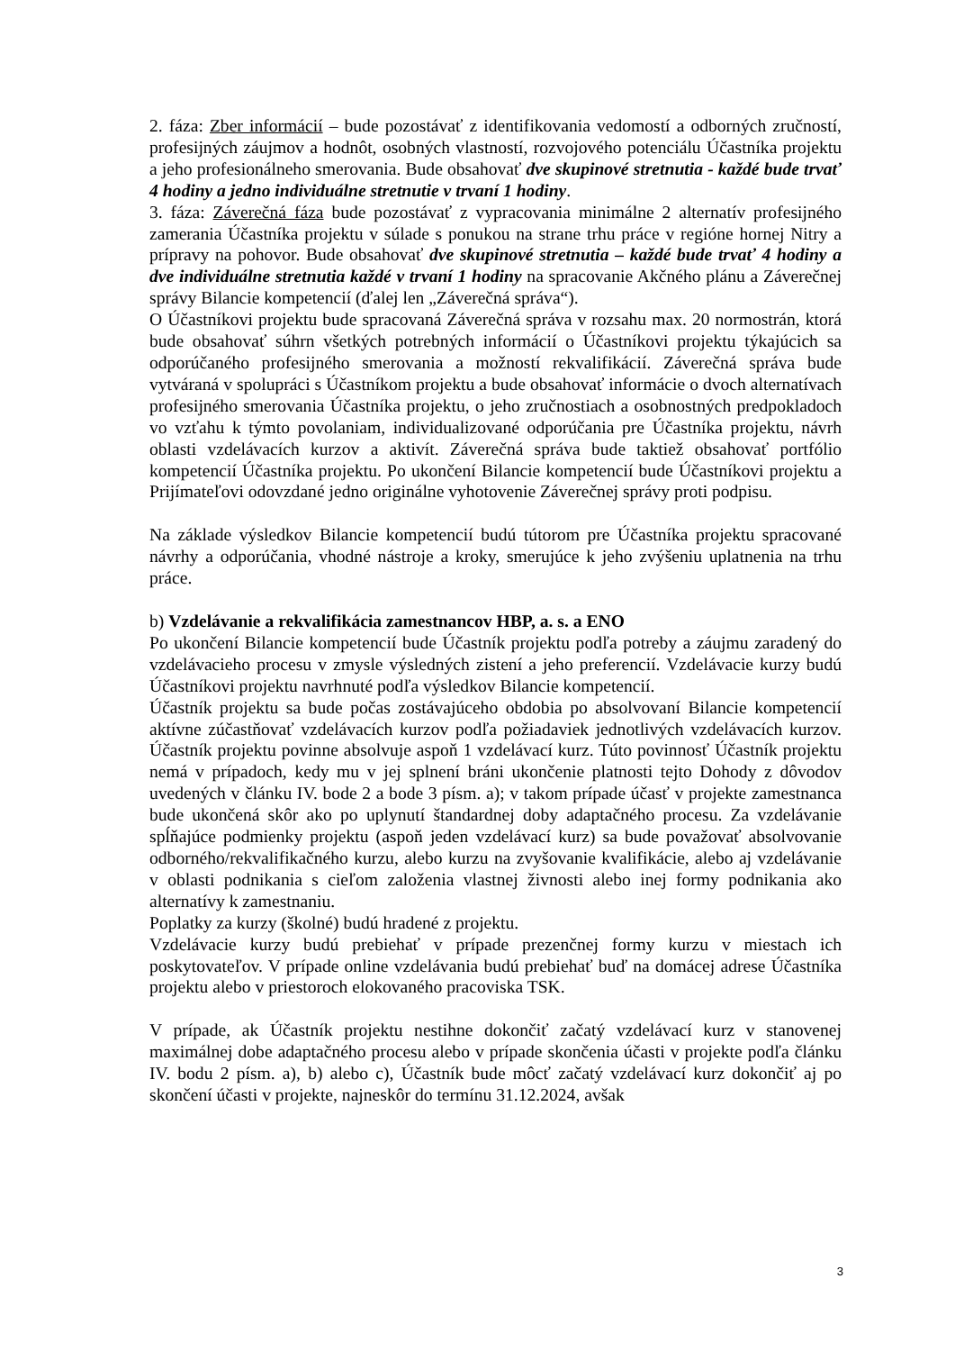2. fáza: Zber informácií – bude pozostávať z identifikovania vedomostí a odborných zručností, profesijných záujmov a hodnôt, osobných vlastností, rozvojového potenciálu Účastníka projektu a jeho profesionálneho smerovania. Bude obsahovať dve skupinové stretnutia - každé bude trvať 4 hodiny a jedno individuálne stretnutie v trvaní 1 hodiny.
3. fáza: Záverečná fáza bude pozostávať z vypracovania minimálne 2 alternatív profesijného zamerania Účastníka projektu v súlade s ponukou na strane trhu práce v regióne hornej Nitry a prípravy na pohovor. Bude obsahovať dve skupinové stretnutia – každé bude trvať 4 hodiny a dve individuálne stretnutia každé v trvaní 1 hodiny na spracovanie Akčného plánu a Záverečnej správy Bilancie kompetencií (ďalej len „Záverečná správa“).
O Účastníkovi projektu bude spracovaná Záverečná správa v rozsahu max. 20 normostrán, ktorá bude obsahovať súhrn všetkých potrebných informácií o Účastníkovi projektu týkajúcich sa odporúčaného profesijného smerovania a možností rekvalifikácií. Záverečná správa bude vytváraná v spolupráci s Účastníkom projektu a bude obsahovať informácie o dvoch alternatívach profesijného smerovania Účastníka projektu, o jeho zručnostiach a osobnostných predpokladoch vo vzťahu k týmto povolaniam, individualizované odporúčania pre Účastníka projektu, návrh oblasti vzdelávacích kurzov a aktivít. Záverečná správa bude taktiež obsahovať portfólio kompetencií Účastníka projektu. Po ukončení Bilancie kompetencií bude Účastníkovi projektu a Prijímateľovi odovzdané jedno originálne vyhotovenie Záverečnej správy proti podpisu.
Na základe výsledkov Bilancie kompetencií budú tútorom pre Účastníka projektu spracované návrhy a odporúčania, vhodné nástroje a kroky, smerujúce k jeho zvýšeniu uplatnenia na trhu práce.
b) Vzdelávanie a rekvalifikácia zamestnancov HBP, a. s. a ENO
Po ukončení Bilancie kompetencií bude Účastník projektu podľa potreby a záujmu zaradený do vzdelávacieho procesu v zmysle výsledných zistení a jeho preferencií. Vzdelávacie kurzy budú Účastníkovi projektu navrhnuté podľa výsledkov Bilancie kompetencií.
Účastník projektu sa bude počas zostávajúceho obdobia po absolvovaní Bilancie kompetencií aktívne zúčastňovať vzdelávacích kurzov podľa požiadaviek jednotlivých vzdelávacích kurzov. Účastník projektu povinne absolvuje aspoň 1 vzdelávací kurz. Túto povinnosť Účastník projektu nemá v prípadoch, kedy mu v jej splnení bráni ukončenie platnosti tejto Dohody z dôvodov uvedených v článku IV. bode 2 a bode 3 písm. a); v takom prípade účasť v projekte zamestnanca bude ukončená skôr ako po uplynutí štandardnej doby adaptačného procesu. Za vzdelávanie spĺňajúce podmienky projektu (aspoň jeden vzdelávací kurz) sa bude považovať absolvovanie odborného/rekvalifikačného kurzu, alebo kurzu na zvyšovanie kvalifikácie, alebo aj vzdelávanie v oblasti podnikania s cieľom založenia vlastnej živnosti alebo inej formy podnikania ako alternatívy k zamestnaniu.
Poplatky za kurzy (školné) budú hradené z projektu.
Vzdelávacie kurzy budú prebiehať v prípade prezenčnej formy kurzu v miestach ich poskytovateľov. V prípade online vzdelávania budú prebiehať buď na domácej adrese Účastníka projektu alebo v priestoroch elokovaného pracoviska TSK.
V prípade, ak Účastník projektu nestihne dokončiť začatý vzdelávací kurz v stanovenej maximálnej dobe adaptačného procesu alebo v prípade skončenia účasti v projekte podľa článku IV. bodu 2 písm. a), b) alebo c), Účastník bude môcť začatý vzdelávací kurz dokončiť aj po skončení účasti v projekte, najneskôr do termínu 31.12.2024, avšak
3